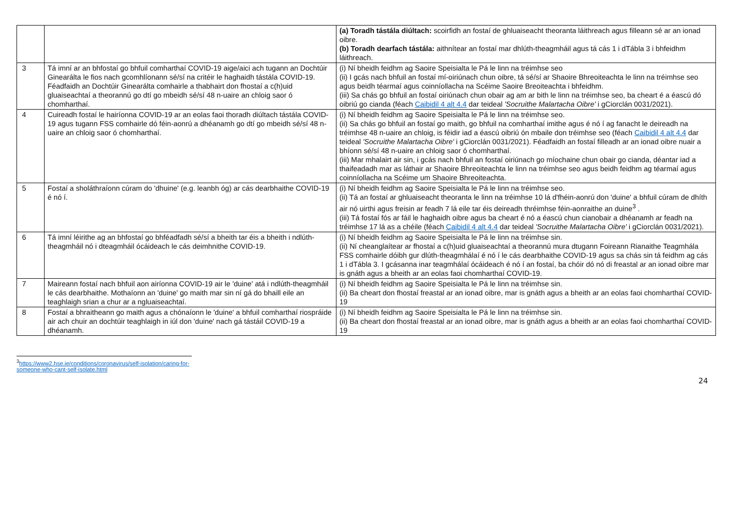| | | (a) Toradh tástála diúltach: scoirfidh an fostaí de ghluaiseacht theoranta láithreach agus filleann sé ar an ionad oibre. (b) Toradh dearfach tástála: aithnítear an fostaí mar dhlúth-theagmháil agus tá cás 1 i dTábla 3 i bhfeidhm láithreach. |
| 3 | Tá imní ar an bhfostaí go bhfuil comharthaí COVID-19 aige/aici ach tugann an Dochtúir Ginearálta le fios nach gcomhlíonann sé/sí na critéir le haghaidh tástála COVID-19. Féadfaidh an Dochtúir Ginearálta comhairle a thabhairt don fhostaí a c(h)uid gluaiseachtaí a theorannú go dtí go mbeidh sé/sí 48 n-uaire an chloig saor ó chomharthaí. | (i) Ní bheidh feidhm ag Saoire Speisialta le Pá le linn na tréimhse seo (ii) I gcás nach bhfuil an fostaí mí-oiriúnach chun oibre, tá sé/sí ar Shaoire Bhreoiteachta le linn na tréimhse seo agus beidh téarmaí agus coinníollacha na Scéime Saoire Breoiteachta i bhfeidhm. (iii) Sa chás go bhfuil an fostaí oiriúnach chun obair ag am ar bith le linn na tréimhse seo, ba cheart é a éascú dó oibriú go cianda (féach Caibidil 4 alt 4.4 dar teideal 'Socruithe Malartacha Oibre' i gCiorclán 0031/2021). |
| 4 | Cuireadh fostaí le hairíonna COVID-19 ar an eolas faoi thoradh diúltach tástála COVID-19 agus tugann FSS comhairle dó féin-aonrú a dhéanamh go dtí go mbeidh sé/sí 48 n-uaire an chloig saor ó chomharthaí. | (i) Ní bheidh feidhm ag Saoire Speisialta le Pá le linn na tréimhse seo. (ii) Sa chás go bhfuil an fostaí go maith, go bhfuil na comharthaí imithe agus é nó í ag fanacht le deireadh na tréimhse 48 n-uaire an chloig, is féidir iad a éascú oibriú ón mbaile don tréimhse seo (féach Caibidil 4 alt 4.4 dar teideal 'Socruithe Malartacha Oibre' i gCiorclán 0031/2021). Féadfaidh an fostaí filleadh ar an ionad oibre nuair a bhíonn sé/sí 48 n-uaire an chloig saor ó chomharthaí. (iii) Mar mhalairt air sin, i gcás nach bhfuil an fostaí oiriúnach go míochaine chun obair go cianda, déantar iad a thaifeadadh mar as láthair ar Shaoire Bhreoiteachta le linn na tréimhse seo agus beidh feidhm ag téarmaí agus coinníollacha na Scéime um Shaoire Bhreoiteachta. |
| 5 | Fostaí a sholáthraíonn cúram do 'dhuine' (e.g. leanbh óg) ar cás dearbhaithe COVID-19 é nó í. | (i) Ní bheidh feidhm ag Saoire Speisialta le Pá le linn na tréimhse seo. (ii) Tá an fostaí ar ghluaiseacht theoranta le linn na tréimhse 10 lá d'fhéin-aonrú don 'duine' a bhfuil cúram de dhíth air nó uirthi agus freisin ar feadh 7 lá eile tar éis deireadh thréimhse féin-aonraithe an duine<sup>3</sup> . (iii) Tá fostaí fós ar fáil le haghaidh oibre agus ba cheart é nó a éascú chun cianobair a dhéanamh ar feadh na tréimhse 17 lá as a chéile (féach Caibidil 4 alt 4.4 dar teideal 'Socruithe Malartacha Oibre' i gCiorclán 0031/2021). |
| 6 | Tá imní léirithe ag an bhfostaí go bhféadfadh sé/sí a bheith tar éis a bheith i ndlúth-theagmháil nó i dteagmháil ócáideach le cás deimhnithe COVID-19. | (i) Ní bheidh feidhm ag Saoire Speisialta le Pá le linn na tréimhse sin. (ii) Ní cheanglaítear ar fhostaí a c(h)uid gluaiseachtaí a theorannú mura dtugann Foireann Rianaithe Teagmhála FSS comhairle dóibh gur dlúth-theagmhálaí é nó í le cás dearbhaithe COVID-19 agus sa chás sin tá feidhm ag cás 1 i dTábla 3. I gcásanna inar teagmhálaí ócáideach é nó í an fostaí, ba chóir dó nó di freastal ar an ionad oibre mar is gnáth agus a bheith ar an eolas faoi chomharthaí COVID-19. |
| 7 | Maireann fostaí nach bhfuil aon airíonna COVID-19 air le 'duine' atá i ndlúth-theagmháil le cás dearbhaithe. Mothaíonn an 'duine' go maith mar sin ní gá do bhaill eile an teaghlaigh srian a chur ar a ngluaiseachtaí. | (i) Ní bheidh feidhm ag Saoire Speisialta le Pá le linn na tréimhse sin. (ii) Ba cheart don fhostaí freastal ar an ionad oibre, mar is gnáth agus a bheith ar an eolas faoi chomharthaí COVID-19 |
| 8 | Fostaí a bhraitheann go maith agus a chónaíonn le 'duine' a bhfuil comharthaí riospráide air ach chuir an dochtúir teaghlaigh in iúl don 'duine' nach gá tástáil COVID-19 a dhéanamh. | (i) Ní bheidh feidhm ag Saoire Speisialta le Pá le linn na tréimhse sin. (ii) Ba cheart don fhostaí freastal ar an ionad oibre, mar is gnáth agus a bheith ar an eolas faoi chomharthaí COVID-19 |
<sup>3</sup> https://www2.hse.ie/conditions/coronavirus/self-isolation/caring-for-someone-who-cant-self-isolate.html
24